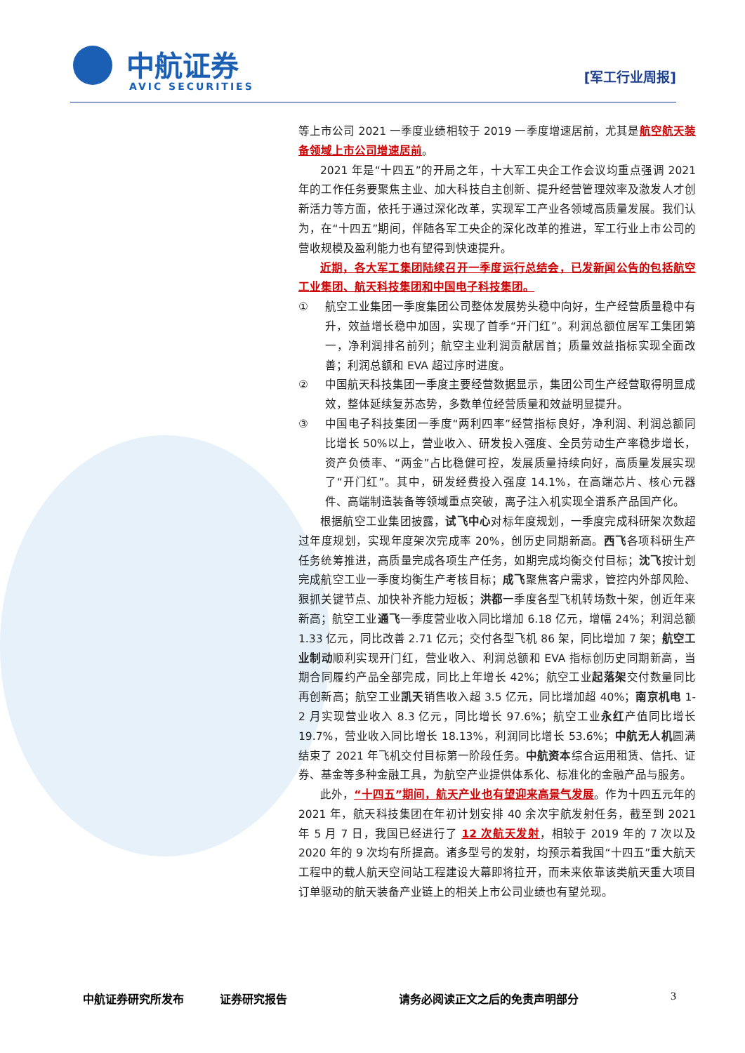中航证券
AVIC SECURITIES
[军工行业周报]
等上市公司 2021 一季度业绩相较于 2019 一季度增速居前，尤其是航空航天装备领域上市公司增速居前。
2021 年是“十四五”的开局之年，十大军工央企工作会议均重点强调 2021 年的工作任务要聚焦主业、加大科技自主创新、提升经营管理效率及激发人才创新活力等方面，依托于通过深化改革，实现军工产业各领域高质量发展。我们认为，在“十四五”期间，伴随各军工央企的深化改革的推进，军工行业上市公司的营收规模及盈利能力也有望得到快速提升。
近期，各大军工集团陆续召开一季度运行总结会，已发新闻公告的包括航空工业集团、航天科技集团和中国电子科技集团。
① 航空工业集团一季度集团公司整体发展势头稳中向好，生产经营质量稳中有升，效益增长稳中加固，实现了首季“开门红”。利润总额位居军工集团第一，净利润排名前列；航空主业利润贡献居首；质量效益指标实现全面改善；利润总额和 EVA 超过序时进度。
② 中国航天科技集团一季度主要经营数据显示，集团公司生产经营取得明显成效，整体延续复苏态势，多数单位经营质量和效益明显提升。
③ 中国电子科技集团一季度“两利四率”经营指标良好，净利润、利润总额同比增长 50%以上，营业收入、研发投入强度、全员劳动生产率稳步增长，资产负债率、“两金”占比稳健可控，发展质量持续向好，高质量发展实现了“开门红”。其中，研发经费投入强度 14.1%，在高端芯片、核心元器件、高端制造装备等领域重点突破，离子注入机实现全谱系产品国产化。
根据航空工业集团披露，试飞中心对标年度规划，一季度完成科研架次数超过年度规划，实现年度架次完成率 20%，创历史同期新高。西飞各项科研生产任务统筹推进，高质量完成各项生产任务，如期完成均衡交付目标；沈飞按计划完成航空工业一季度均衡生产考核目标；成飞聚焦客户需求，管控内外部风险、狠抓关键节点、加快补齐能力短板；洪都一季度各型飞机转场数十架，创近年来新高；航空工业通飞一季度营业收入同比增加 6.18 亿元，增幅 24%；利润总额 1.33 亿元，同比改善 2.71 亿元；交付各型飞机 86 架，同比增加 7 架；航空工业制动顺利实现开门红，营业收入、利润总额和 EVA 指标创历史同期新高，当期合同履约产品全部完成，同比上年增长 42%；航空工业起落架交付数量同比再创新高；航空工业凯天销售收入超 3.5 亿元，同比增加超 40%；南京机电 1-2 月实现营业收入 8.3 亿元，同比增长 97.6%；航空工业永红产值同比增长 19.7%，营业收入同比增长 18.13%，利润同比增长 53.6%；中航无人机圆满结束了 2021 年飞机交付目标第一阶段任务。中航资本综合运用租赁、信托、证券、基金等多种金融工具，为航空产业提供体系化、标准化的金融产品与服务。
此外，“十四五”期间，航天产业也有望迎来高景气发展。作为十四五元年的 2021 年，航天科技集团在年初计划安排 40 余次宇航发射任务，截至到 2021 年 5 月 7 日，我国已经进行了 12 次航天发射，相较于 2019 年的 7 次以及 2020 年的 9 次均有所提高。诸多型号的发射，均预示着我国“十四五”重大航天工程中的载人航天空间站工程建设大幕即将拉开，而未来依靠该类航天重大项目订单驱动的航天装备产业链上的相关上市公司业绩也有望兑现。
中航证券研究所发布 证券研究报告 请务必阅读正文之后的免责声明部分 3